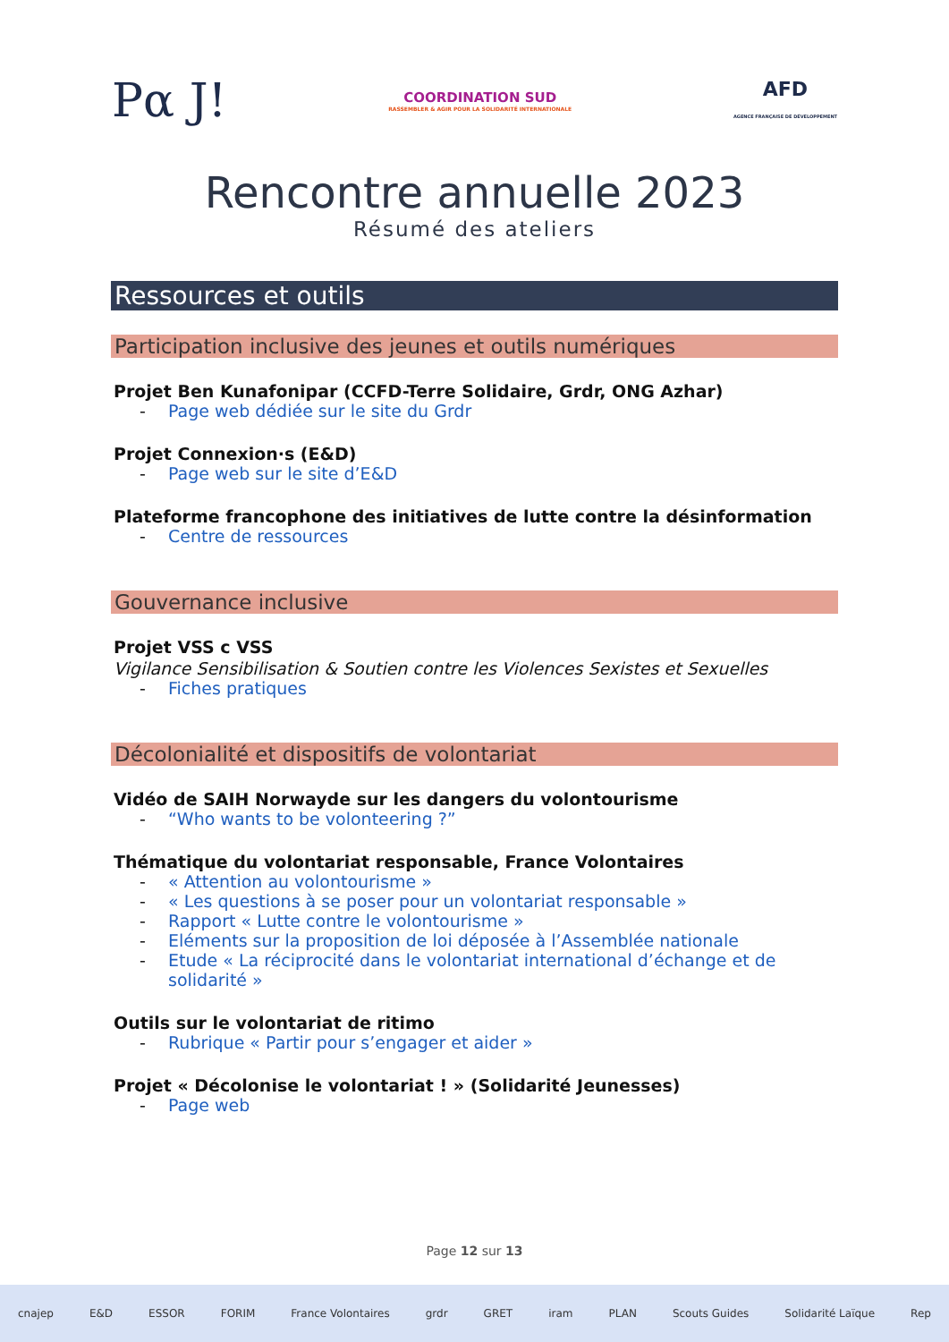Pα J!
COORDINATION SUD
RASSEMBLER & AGIR POUR LA SOLIDARITÉ INTERNATIONALE
AFD
AGENCE FRANÇAISE DE DÉVELOPPEMENT
Rencontre annuelle 2023
Résumé des ateliers
Ressources et outils
Participation inclusive des jeunes et outils numériques
Projet Ben Kunafonipar (CCFD-Terre Solidaire, Grdr, ONG Azhar)
- Page web dédiée sur le site du Grdr
Projet Connexion·s (E&D)
- Page web sur le site d’E&D
Plateforme francophone des initiatives de lutte contre la désinformation
- Centre de ressources
Gouvernance inclusive
Projet VSS c VSS
Vigilance Sensibilisation & Soutien contre les Violences Sexistes et Sexuelles
- Fiches pratiques
Décolonialité et dispositifs de volontariat
Vidéo de SAIH Norwayde sur les dangers du volontourisme
- “Who wants to be volonteering ?”
Thématique du volontariat responsable, France Volontaires
- « Attention au volontourisme »
- « Les questions à se poser pour un volontariat responsable »
- Rapport « Lutte contre le volontourisme »
- Eléments sur la proposition de loi déposée à l’Assemblée nationale
- Etude « La réciprocité dans le volontariat international d’échange et de solidarité »
Outils sur le volontariat de ritimo
- Rubrique « Partir pour s’engager et aider »
Projet « Décolonise le volontariat ! » (Solidarité Jeunesses)
- Page web
Page 12 sur 13
cnajep E&D ESSOR FORIM France Volontaires grdr GRET iram PLAN Scouts Guides Solidarité Laïque Rep